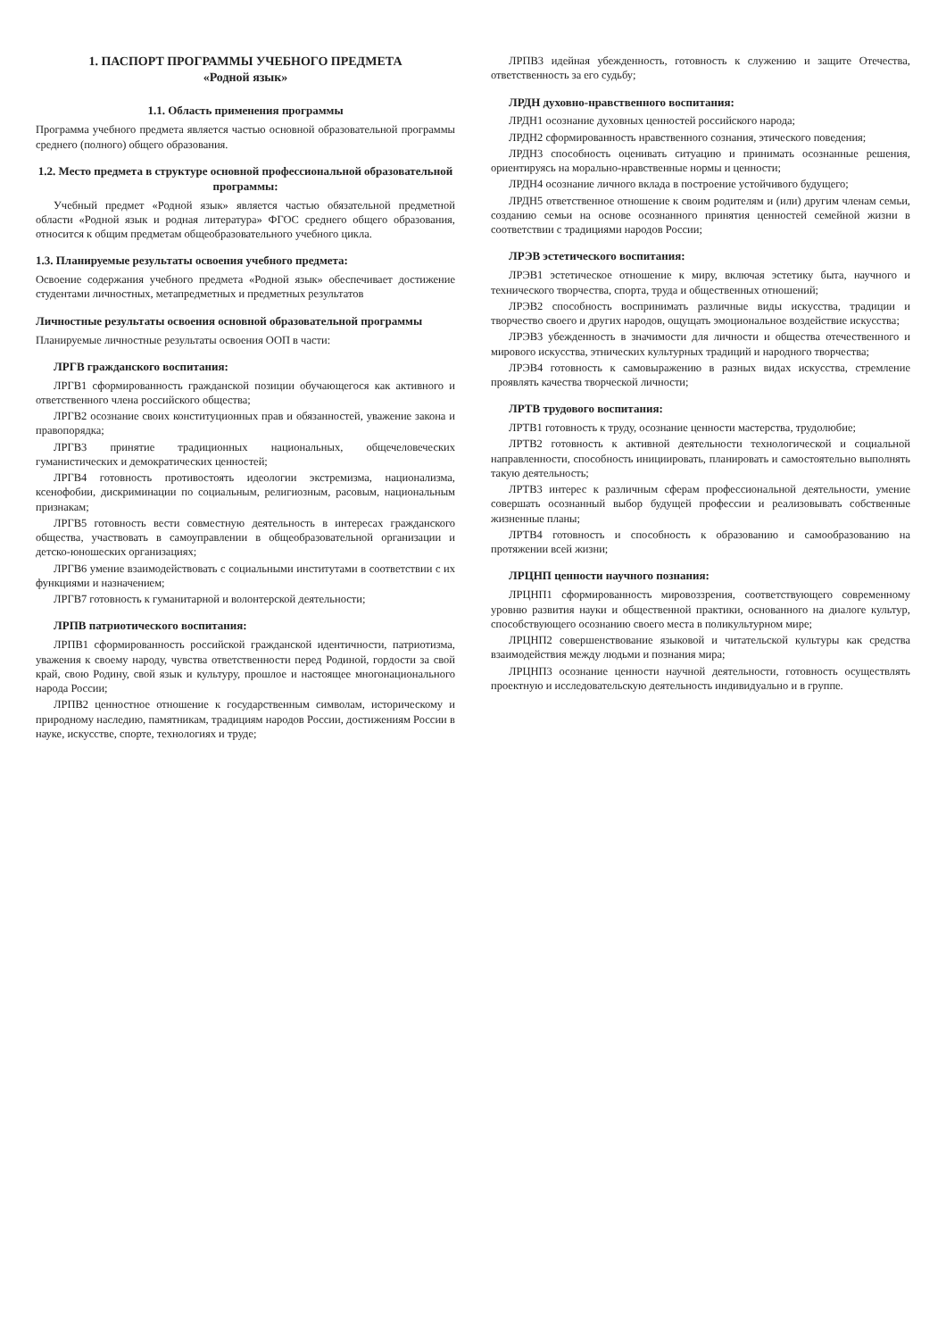1. ПАСПОРТ ПРОГРАММЫ УЧЕБНОГО ПРЕДМЕТА
«Родной язык»
1.1. Область применения программы
Программа учебного предмета является частью основной образовательной программы среднего (полного) общего образования.
1.2. Место предмета в структуре основной профессиональной образовательной программы:
Учебный предмет «Родной язык» является частью обязательной предметной области «Родной язык и родная литература» ФГОС среднего общего образования, относится к общим предметам общеобразовательного учебного цикла.
1.3. Планируемые результаты освоения учебного предмета:
Освоение содержания учебного предмета «Родной язык» обеспечивает достижение студентами личностных, метапредметных и предметных результатов
Личностные результаты освоения основной образовательной программы
Планируемые личностные результаты освоения ООП в части:
ЛРГВ гражданского воспитания:
ЛРГВ1 сформированность гражданской позиции обучающегося как активного и ответственного члена российского общества;
ЛРГВ2 осознание своих конституционных прав и обязанностей, уважение закона и правопорядка;
ЛРГВ3 принятие традиционных национальных, общечеловеческих гуманистических и демократических ценностей;
ЛРГВ4 готовность противостоять идеологии экстремизма, национализма, ксенофобии, дискриминации по социальным, религиозным, расовым, национальным признакам;
ЛРГВ5 готовность вести совместную деятельность в интересах гражданского общества, участвовать в самоуправлении в общеобразовательной организации и детско-юношеских организациях;
ЛРГВ6 умение взаимодействовать с социальными институтами в соответствии с их функциями и назначением;
ЛРГВ7 готовность к гуманитарной и волонтерской деятельности;
ЛРПВ патриотического воспитания:
ЛРПВ1 сформированность российской гражданской идентичности, патриотизма, уважения к своему народу, чувства ответственности перед Родиной, гордости за свой край, свою Родину, свой язык и культуру, прошлое и настоящее многонационального народа России;
ЛРПВ2 ценностное отношение к государственным символам, историческому и природному наследию, памятникам, традициям народов России, достижениям России в науке, искусстве, спорте, технологиях и труде;
ЛРПВ3 идейная убежденность, готовность к служению и защите Отечества, ответственность за его судьбу;
ЛРДН духовно-нравственного воспитания:
ЛРДН1 осознание духовных ценностей российского народа;
ЛРДН2 сформированность нравственного сознания, этического поведения;
ЛРДН3 способность оценивать ситуацию и принимать осознанные решения, ориентируясь на морально-нравственные нормы и ценности;
ЛРДН4 осознание личного вклада в построение устойчивого будущего;
ЛРДН5 ответственное отношение к своим родителям и (или) другим членам семьи, созданию семьи на основе осознанного принятия ценностей семейной жизни в соответствии с традициями народов России;
ЛРЭВ эстетического воспитания:
ЛРЭВ1 эстетическое отношение к миру, включая эстетику быта, научного и технического творчества, спорта, труда и общественных отношений;
ЛРЭВ2 способность воспринимать различные виды искусства, традиции и творчество своего и других народов, ощущать эмоциональное воздействие искусства;
ЛРЭВ3 убежденность в значимости для личности и общества отечественного и мирового искусства, этнических культурных традиций и народного творчества;
ЛРЭВ4 готовность к самовыражению в разных видах искусства, стремление проявлять качества творческой личности;
ЛРТВ трудового воспитания:
ЛРТВ1 готовность к труду, осознание ценности мастерства, трудолюбие;
ЛРТВ2 готовность к активной деятельности технологической и социальной направленности, способность инициировать, планировать и самостоятельно выполнять такую деятельность;
ЛРТВ3 интерес к различным сферам профессиональной деятельности, умение совершать осознанный выбор будущей профессии и реализовывать собственные жизненные планы;
ЛРТВ4 готовность и способность к образованию и самообразованию на протяжении всей жизни;
ЛРЦНП ценности научного познания:
ЛРЦНП1 сформированность мировоззрения, соответствующего современному уровню развития науки и общественной практики, основанного на диалоге культур, способствующего осознанию своего места в поликультурном мире;
ЛРЦНП2 совершенствование языковой и читательской культуры как средства взаимодействия между людьми и познания мира;
ЛРЦНП3 осознание ценности научной деятельности, готовность осуществлять проектную и исследовательскую деятельность индивидуально и в группе.